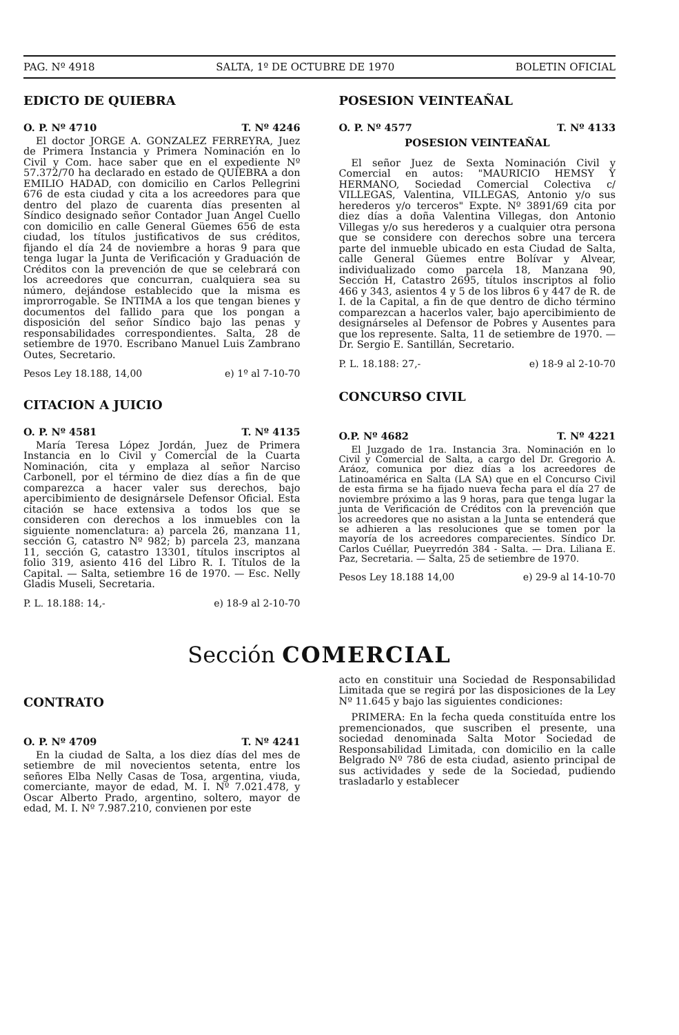PAG. Nº 4918 SALTA, 1º DE OCTUBRE DE 1970 BOLETIN OFICIAL
EDICTO DE QUIEBRA
O. P. Nº 4710 T. Nº 4246
El doctor JORGE A. GONZALEZ FERREYRA, Juez de Primera Instancia y Primera Nominación en lo Civil y Com. hace saber que en el expediente Nº 57.372/70 ha declarado en estado de QUIEBRA a don EMILIO HADAD, con domicilio en Carlos Pellegrini 676 de esta ciudad y cita a los acreedores para que dentro del plazo de cuarenta días presenten al Síndico designado señor Contador Juan Angel Cuello con domicilio en calle General Güemes 656 de esta ciudad, los títulos justificativos de sus créditos, fijando el día 24 de noviembre a horas 9 para que tenga lugar la Junta de Verificación y Graduación de Créditos con la prevención de que se celebrará con los acreedores que concurran, cualquiera sea su número, dejándose establecido que la misma es improrrogable. Se INTIMA a los que tengan bienes y documentos del fallido para que los pongan a disposición del señor Síndico bajo las penas y responsabilidades correspondientes. Salta, 28 de setiembre de 1970. Escribano Manuel Luis Zambrano Outes, Secretario.
Pesos Ley 18.188, 14,00 e) 1º al 7-10-70
CITACION A JUICIO
O. P. Nº 4581 T. Nº 4135
María Teresa López Jordán, Juez de Primera Instancia en lo Civil y Comercial de la Cuarta Nominación, cita y emplaza al señor Narciso Carbonell, por el término de diez días a fin de que comparezca a hacer valer sus derechos, bajo apercibimiento de designársele Defensor Oficial. Esta citación se hace extensiva a todos los que se consideren con derechos a los inmuebles con la siguiente nomenclatura: a) parcela 26, manzana 11, sección G, catastro Nº 982; b) parcela 23, manzana 11, sección G, catastro 13301, títulos inscriptos al folio 319, asiento 416 del Libro R. I. Títulos de la Capital. — Salta, setiembre 16 de 1970. — Esc. Nelly Gladis Museli, Secretaria.
P. L. 18.188: 14,- e) 18-9 al 2-10-70
POSESION VEINTEAÑAL
O. P. Nº 4577 T. Nº 4133
POSESION VEINTEAÑAL
El señor Juez de Sexta Nominación Civil y Comercial en autos: "MAURICIO HEMSY Y HERMANO, Sociedad Comercial Colectiva c/ VILLEGAS, Valentina, VILLEGAS, Antonio y/o sus herederos y/o terceros" Expte. Nº 3891/69 cita por diez días a doña Valentina Villegas, don Antonio Villegas y/o sus herederos y a cualquier otra persona que se considere con derechos sobre una tercera parte del inmueble ubicado en esta Ciudad de Salta, calle General Güemes entre Bolívar y Alvear, individualizado como parcela 18, Manzana 90, Sección H, Catastro 2695, títulos inscriptos al folio 466 y 343, asientos 4 y 5 de los libros 6 y 447 de R. de I. de la Capital, a fin de que dentro de dicho término comparezcan a hacerlos valer, bajo apercibimiento de designárseles al Defensor de Pobres y Ausentes para que los represente. Salta, 11 de setiembre de 1970. — Dr. Sergio E. Santillán, Secretario.
P. L. 18.188: 27,- e) 18-9 al 2-10-70
CONCURSO CIVIL
O.P. Nº 4682 T. Nº 4221
El Juzgado de 1ra. Instancia 3ra. Nominación en lo Civil y Comercial de Salta, a cargo del Dr. Gregorio A. Aráoz, comunica por diez días a los acreedores de Latinoamérica en Salta (LA SA) que en el Concurso Civil de esta firma se ha fijado nueva fecha para el día 27 de noviembre próximo a las 9 horas, para que tenga lugar la junta de Verificación de Créditos con la prevención que los acreedores que no asistan a la Junta se entenderá que se adhieren a las resoluciones que se tomen por la mayoría de los acreedores comparecientes. Síndico Dr. Carlos Cuéllar, Pueyrredón 384 - Salta. — Dra. Liliana E. Paz, Secretaria. — Salta, 25 de setiembre de 1970.
Pesos Ley 18.188 14,00 e) 29-9 al 14-10-70
Sección COMERCIAL
CONTRATO
O. P. Nº 4709 T. Nº 4241
En la ciudad de Salta, a los diez días del mes de setiembre de mil novecientos setenta, entre los señores Elba Nelly Casas de Tosa, argentina, viuda, comerciante, mayor de edad, M. I. Nº 7.021.478, y Oscar Alberto Prado, argentino, soltero, mayor de edad, M. I. Nº 7.987.210, convienen por este
acto en constituir una Sociedad de Responsabilidad Limitada que se regirá por las disposiciones de la Ley Nº 11.645 y bajo las siguientes condiciones:
PRIMERA: En la fecha queda constituída entre los premencionados, que suscriben el presente, una sociedad denominada Salta Motor Sociedad de Responsabilidad Limitada, con domicilio en la calle Belgrado Nº 786 de esta ciudad, asiento principal de sus actividades y sede de la Sociedad, pudiendo trasladarlo y establecer